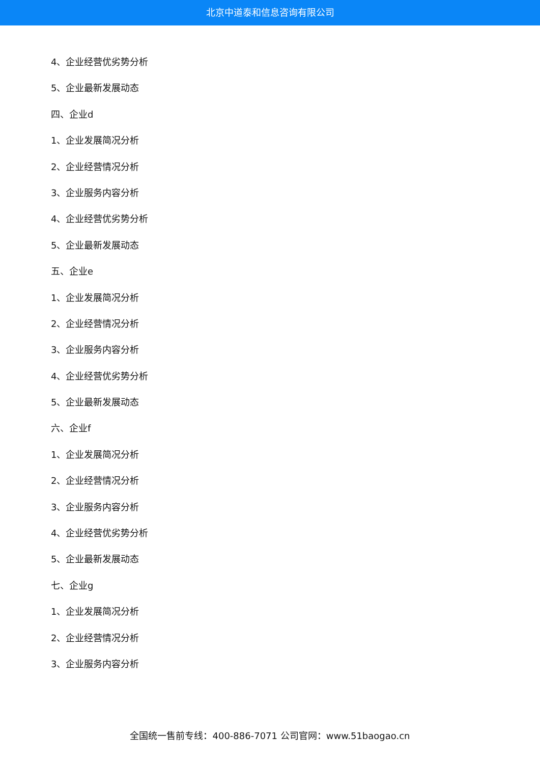北京中道泰和信息咨询有限公司
4、企业经营优劣势分析
5、企业最新发展动态
四、企业d
1、企业发展简况分析
2、企业经营情况分析
3、企业服务内容分析
4、企业经营优劣势分析
5、企业最新发展动态
五、企业e
1、企业发展简况分析
2、企业经营情况分析
3、企业服务内容分析
4、企业经营优劣势分析
5、企业最新发展动态
六、企业f
1、企业发展简况分析
2、企业经营情况分析
3、企业服务内容分析
4、企业经营优劣势分析
5、企业最新发展动态
七、企业g
1、企业发展简况分析
2、企业经营情况分析
3、企业服务内容分析
全国统一售前专线：400-886-7071 公司官网：www.51baogao.cn